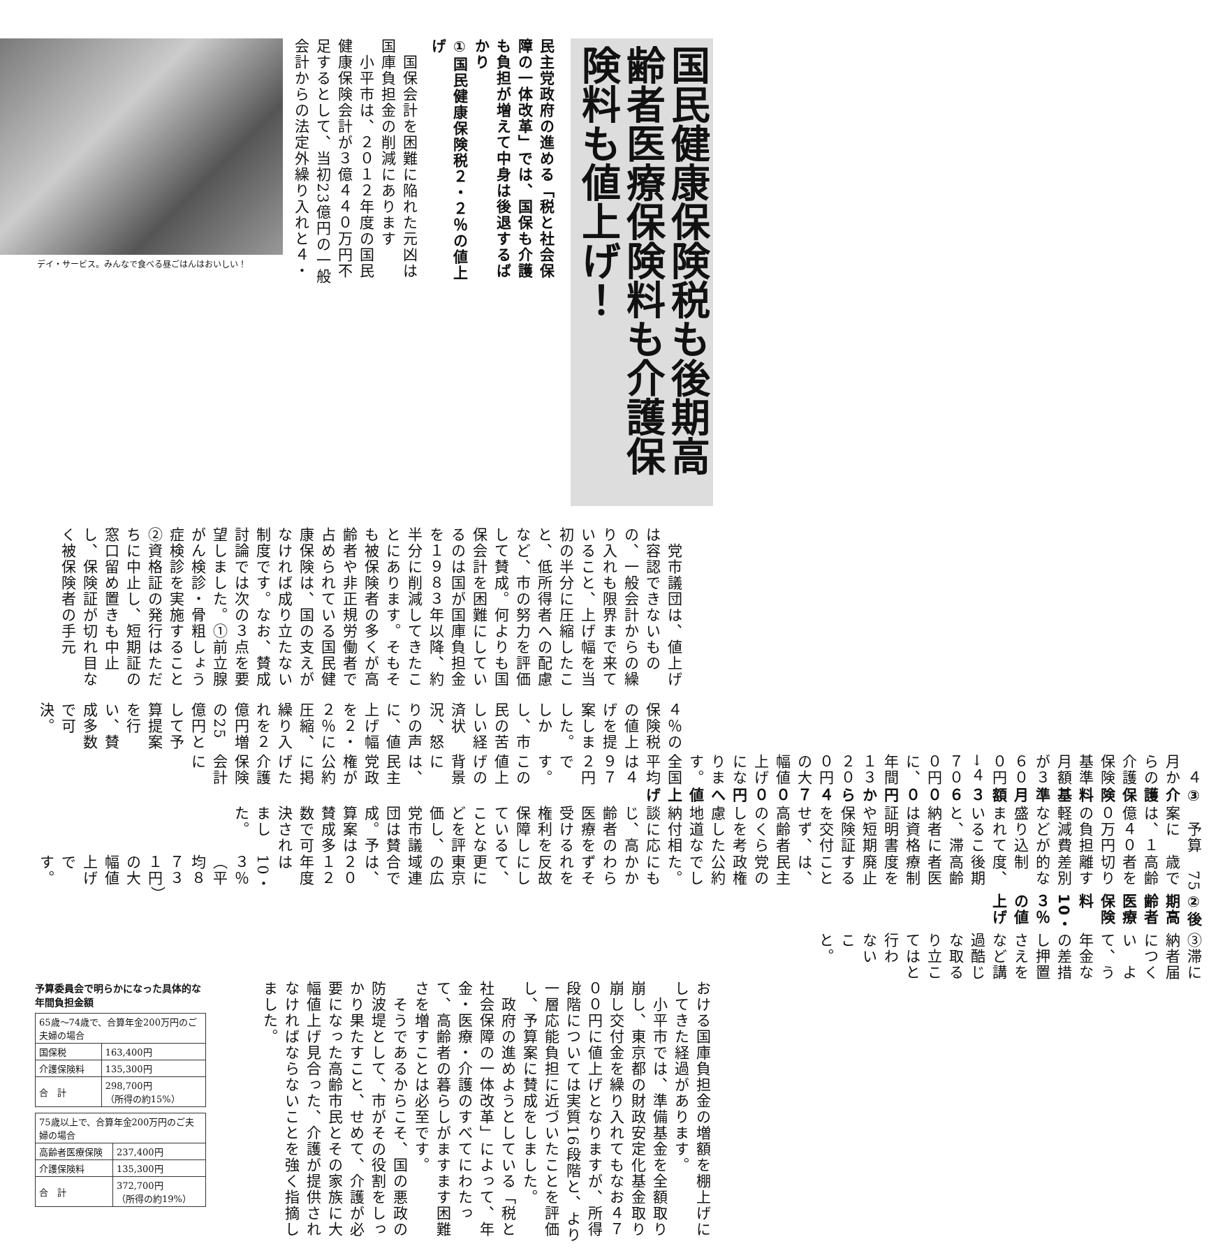国民健康保険税も後期高齢者医療保険料も介護保険料も値上げ！
民主党政府の進める「税と社会保障の一体改革」では、国保も介護も負担が増えて中身は後退するばかり
①国民健康保険税２・２％の値上げ
　国保会計を困難に陥れた元凶は国庫負担金の削減にあります
　小平市は、２０１２年度の国民健康保険会計が３億４４０万円不足するとして、当初23億円の一般会計からの法定外繰り入れと４・
デイ・サービス。みんなで食べる昼ごはんはおいしい！
４％の保険税の値上げを提案しました。しかし、市民の苦しい経済状況、怒りの声に、値上げ幅を２・２％に圧縮、繰り入れを２億円増の25億円として予算提案を行い、賛成多数で可決。
　党市議団は、値上げは容認できないものの、一般会計からの繰り入れも限界まで来ていること、上げ幅を当初の半分に圧縮したこと、低所得者への配慮など、市の努力を評価して賛成。何よりも国保会計を困難にしているのは国が国庫負担金を１９８３年以降、約半分に削減してきたことにあります。そもそも被保険者の多くが高齢者や非正規労働者で占められている国民健康保険は、国の支えがなければ成り立たない制度です。なお、賛成討論では次の３点を要望しました。①前立腺がん検診・骨粗しょう症検診を実施すること　②資格証の発行はただちに中止し、短期証の窓口留め置きも中止し、保険証が切れ目なく被保険者の手元
に届くような措置を講じること
③滞納者について、年金の差し押さえなど過酷な取り立ては行わないこと。
②後期高齢者医療保険料10・３％の値上げ
　75歳で高齢者を切り離す差別的な制度、後期高齢者医療制度を廃止することは、民主党の政権公約でした。にもかかわらずそれを反故にして、更に東京の広域連合では、２０１２年度は10・３％（平均８７３１円）の大幅値上げです。
　予算案には、１億４００万円の負担軽減費などが盛り込まれていること、滞納者には資格証明書や短期保険証を交付せず、高齢者のくらしを考慮した地道な納付相談に応じ、高齢者の医療を受ける権利を保障していることなどを評価し、党市議団は賛成。予算案は賛成多数で可決されました。
③介護保険料基準月額３６００円から４７００円へ値上げ
　４月からの介護保険基準月額が３６００円→４７００円に、年間１３２００円の大幅値上げになります。全国平均は４９７２円です。この値上げの背景には、民主党政権が公約に掲げた介護保険会計に
おける国庫負担金の増額を棚上げにしてきた経過があります。
　小平市では、準備基金を全額取り崩し、東京都の財政安定化基金取り崩し交付金を繰り入れてもなお４７００円に値上げとなりますが、所得段階については実質16段階と、より一層応能負担に近づいたことを評価し、予算案に賛成をしました。
　政府の進めようとしている「税と社会保障の一体改革」によって、年金・医療・介護のすべてにわたって、高齢者の暮らしがますます困難さを増すことは必至です。
　そうであるからこそ、国の悪政の防波堤として、市がその役割をしっかり果たすこと、せめて、介護が必要になった高齢市民とその家族に大幅値上げ見合った、介護が提供されなければならないことを強く指摘しました。
予算委員会で明らかになった具体的な年間負担金額
| 65歳～74歳で、合算年金200万円のご夫婦の場合 | |
| 国保税 | 163,400円 |
| 介護保険料 | 135,300円 |
| 合 計 | 298,700円 （所得の約15%） |
| 75歳以上で、合算年金200万円のご夫婦の場合 | |
| 高齢者医療保険 | 237,400円 |
| 介護保険料 | 135,300円 |
| 合 計 | 372,700円 （所得の約19%） |